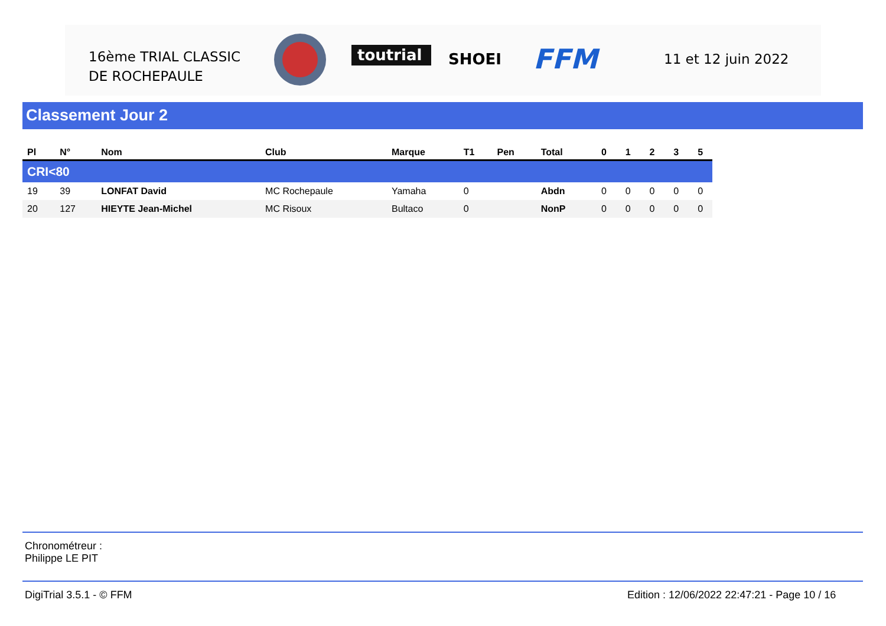16ème TRIAL CLASSIC
DE ROCHEPAULE
toutrial
SHOEI
FFM
11 et 12 juin 2022
Classement Jour 2
| Pl | N° | Nom | Club | Marque | T1 | Pen | Total | 0 | 1 | 2 | 3 | 5 |
| --- | --- | --- | --- | --- | --- | --- | --- | --- | --- | --- | --- | --- |
| CRI<80 | | | | | | | | | | | | |
| 19 | 39 | LONFAT David | MC Rochepaule | Yamaha | 0 | | Abdn | 0 | 0 | 0 | 0 | 0 |
| 20 | 127 | HIEYTE Jean-Michel | MC Risoux | Bultaco | 0 | | NonP | 0 | 0 | 0 | 0 | 0 |
Chronométreur :
Philippe LE PIT
DigiTrial 3.5.1 - © FFM
Edition : 12/06/2022 22:47:21 - Page 10 / 16